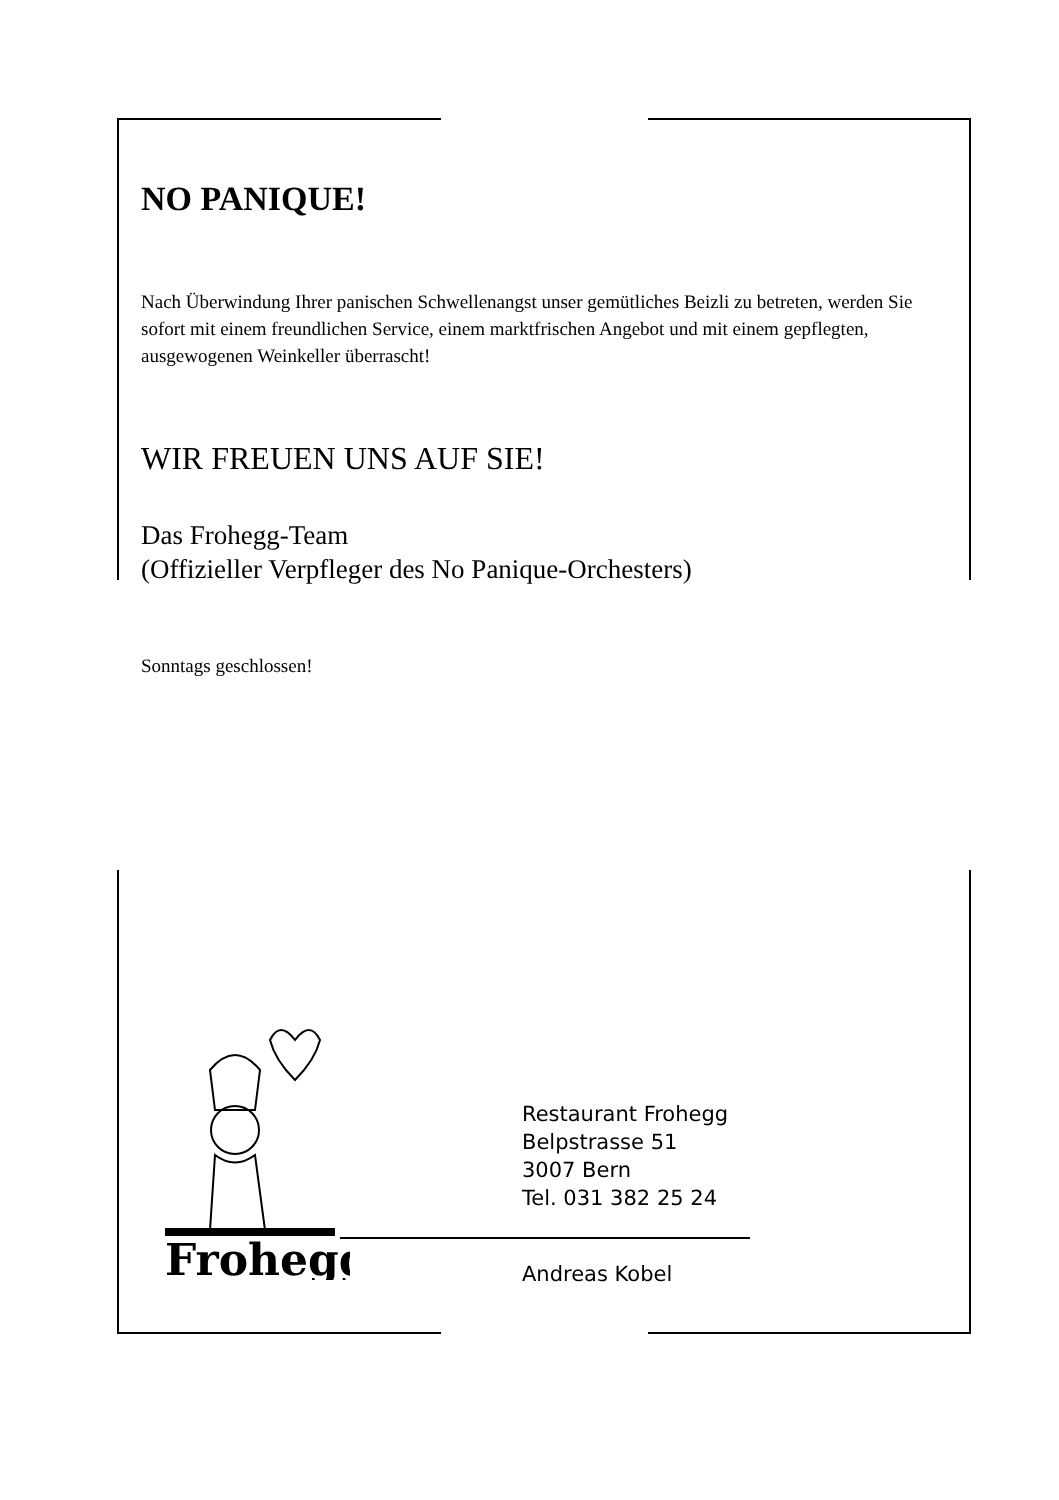NO PANIQUE!
Nach Überwindung Ihrer panischen Schwellenangst unser gemütliches Beizli zu betreten, werden Sie sofort mit einem freundlichen Service, einem marktfrischen Angebot und mit einem gepflegten, ausgewogenen Weinkeller überrascht!
WIR FREUEN UNS AUF SIE!
Das Frohegg-Team
(Offizieller Verpfleger des No Panique-Orchesters)
Sonntags geschlossen!
Frohegg
Restaurant Frohegg
Belpstrasse 51
3007 Bern
Tel. 031 382 25 24
Andreas Kobel